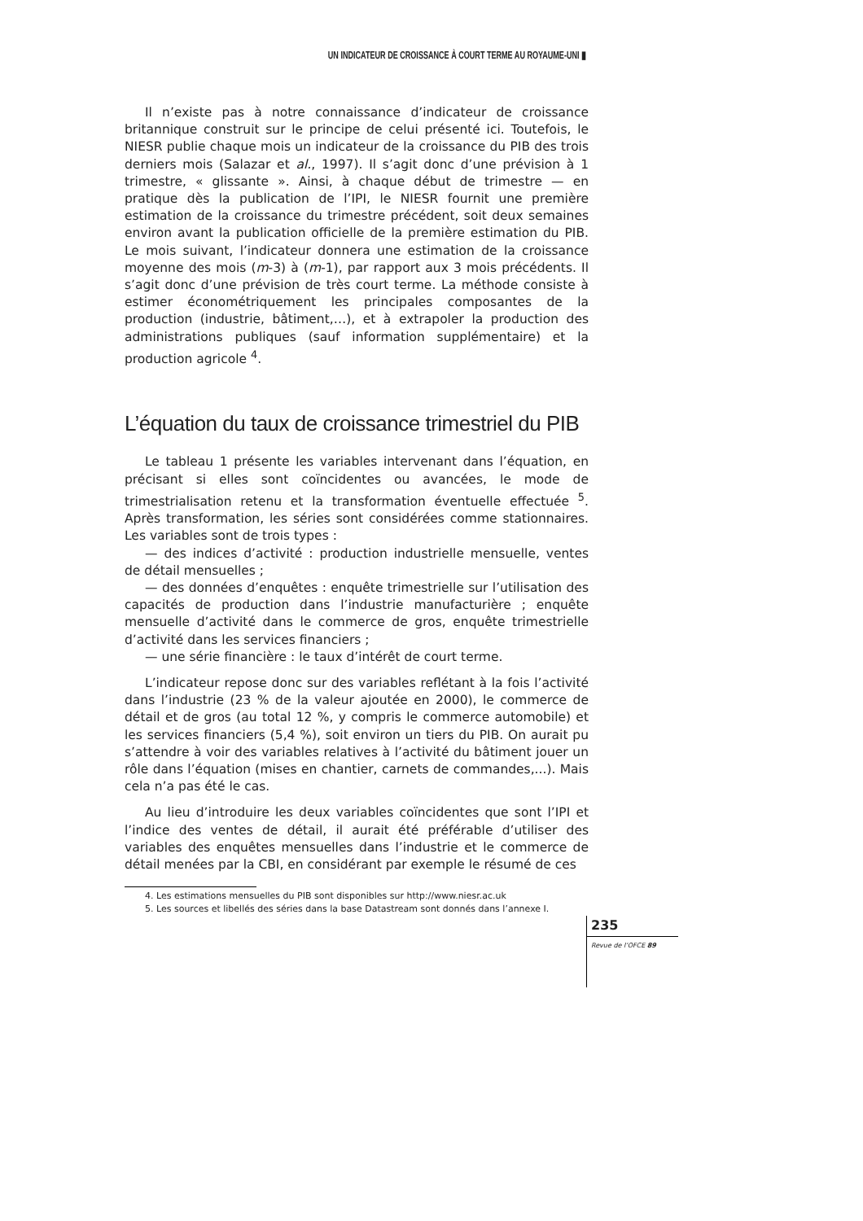UN INDICATEUR DE CROISSANCE À COURT TERME AU ROYAUME-UNI ▮
Il n’existe pas à notre connaissance d’indicateur de croissance britannique construit sur le principe de celui présenté ici. Toutefois, le NIESR publie chaque mois un indicateur de la croissance du PIB des trois derniers mois (Salazar et al., 1997). Il s’agit donc d’une prévision à 1 trimestre, « glissante ». Ainsi, à chaque début de trimestre — en pratique dès la publication de l’IPI, le NIESR fournit une première estimation de la croissance du trimestre précédent, soit deux semaines environ avant la publication officielle de la première estimation du PIB. Le mois suivant, l’indicateur donnera une estimation de la croissance moyenne des mois (m-3) à (m-1), par rapport aux 3 mois précédents. Il s’agit donc d’une prévision de très court terme. La méthode consiste à estimer économétriquement les principales composantes de la production (industrie, bâtiment,…), et à extrapoler la production des administrations publiques (sauf information supplémentaire) et la production agricole <sup>4</sup>.
L’équation du taux de croissance trimestriel du PIB
Le tableau 1 présente les variables intervenant dans l’équation, en précisant si elles sont coïncidentes ou avancées, le mode de trimestrialisation retenu et la transformation éventuelle effectuée <sup>5</sup>. Après transformation, les séries sont considérées comme stationnaires. Les variables sont de trois types :
— des indices d’activité : production industrielle mensuelle, ventes de détail mensuelles ;
— des données d’enquêtes : enquête trimestrielle sur l’utilisation des capacités de production dans l’industrie manufacturière ; enquête mensuelle d’activité dans le commerce de gros, enquête trimestrielle d’activité dans les services financiers ;
— une série financière : le taux d’intérêt de court terme.
L’indicateur repose donc sur des variables reflétant à la fois l’activité dans l’industrie (23 % de la valeur ajoutée en 2000), le commerce de détail et de gros (au total 12 %, y compris le commerce automobile) et les services financiers (5,4 %), soit environ un tiers du PIB. On aurait pu s’attendre à voir des variables relatives à l’activité du bâtiment jouer un rôle dans l’équation (mises en chantier, carnets de commandes,...). Mais cela n’a pas été le cas.
Au lieu d’introduire les deux variables coïncidentes que sont l’IPI et l’indice des ventes de détail, il aurait été préférable d’utiliser des variables des enquêtes mensuelles dans l’industrie et le commerce de détail menées par la CBI, en considérant par exemple le résumé de ces
4. Les estimations mensuelles du PIB sont disponibles sur http://www.niesr.ac.uk
5. Les sources et libellés des séries dans la base Datastream sont donnés dans l’annexe I.
235
Revue de l’OFCE 89